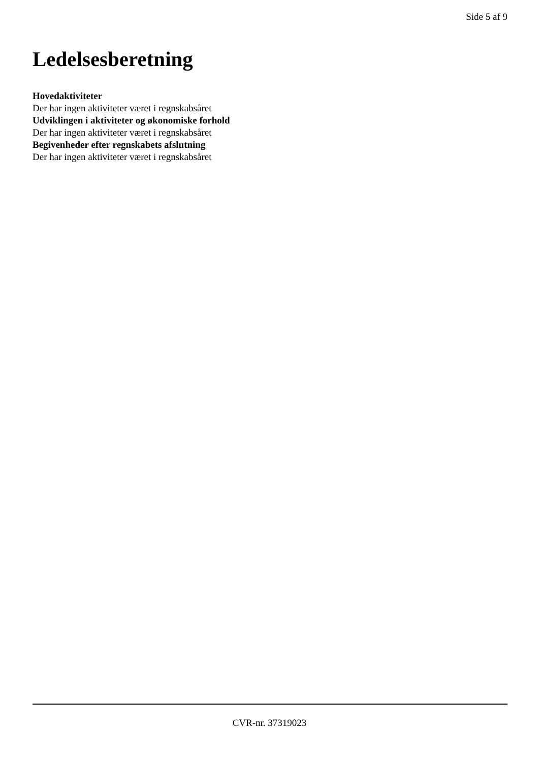Side 5 af 9
Ledelsesberetning
Hovedaktiviteter
Der har ingen aktiviteter været i regnskabsåret
Udviklingen i aktiviteter og økonomiske forhold
Der har ingen aktiviteter været i regnskabsåret
Begivenheder efter regnskabets afslutning
Der har ingen aktiviteter været i regnskabsåret
CVR-nr. 37319023